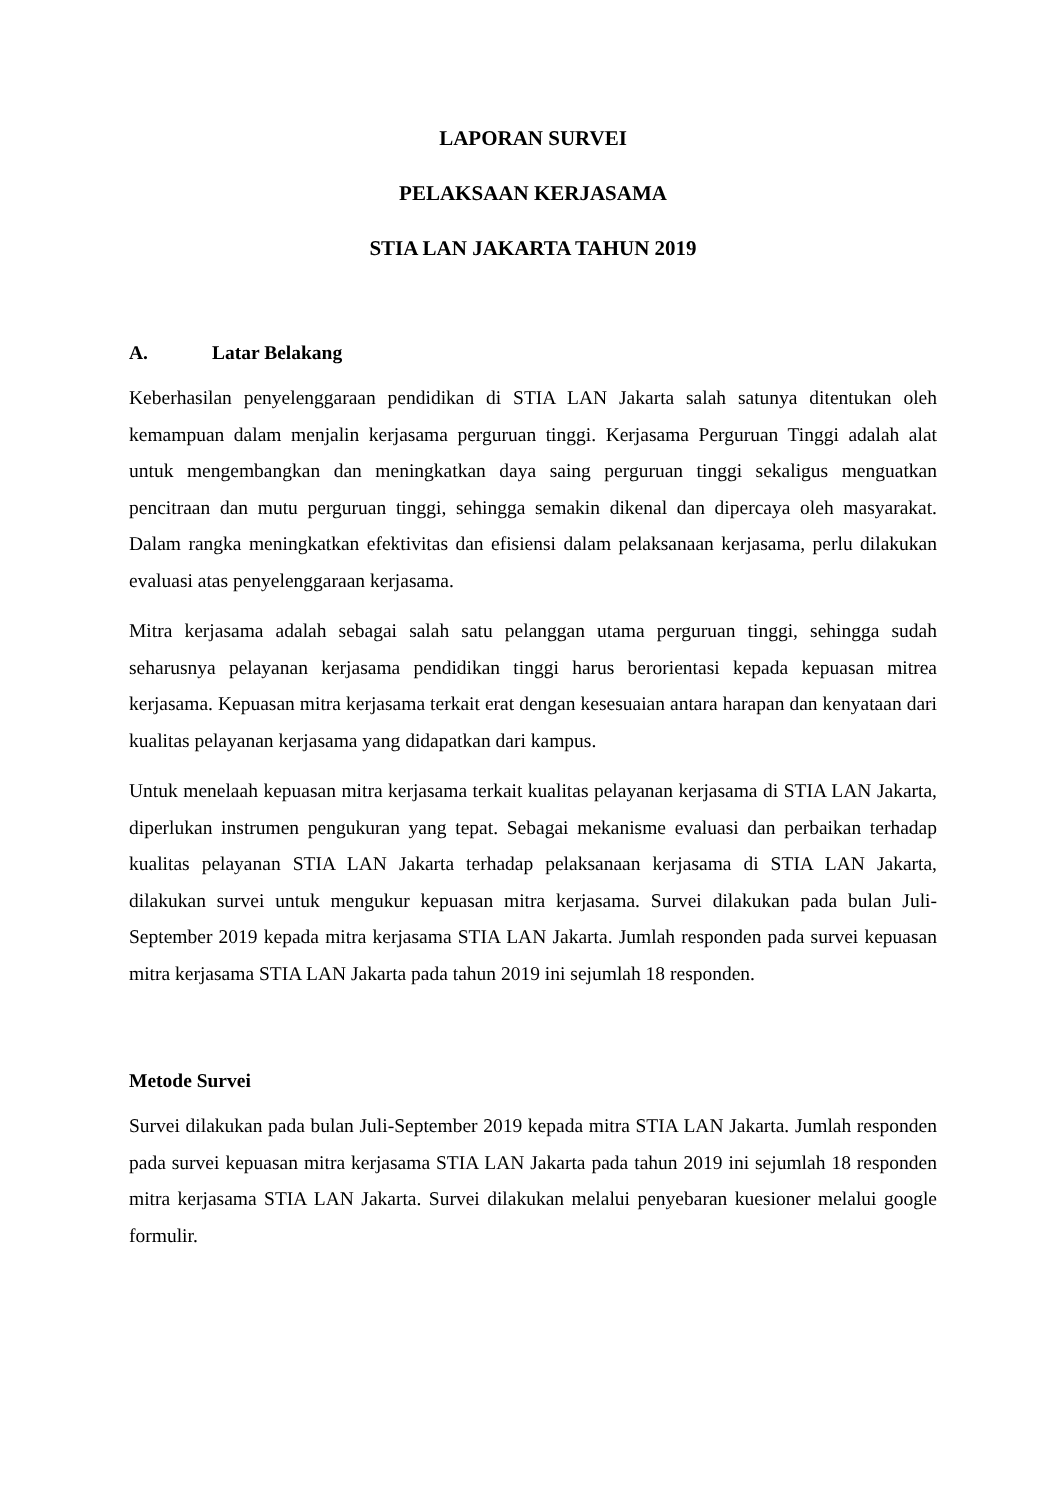LAPORAN SURVEI
PELAKSAAN KERJASAMA
STIA LAN JAKARTA TAHUN 2019
A. Latar Belakang
Keberhasilan penyelenggaraan pendidikan di STIA LAN Jakarta salah satunya ditentukan oleh kemampuan dalam menjalin kerjasama perguruan tinggi. Kerjasama Perguruan Tinggi adalah alat untuk mengembangkan dan meningkatkan daya saing perguruan tinggi sekaligus menguatkan pencitraan dan mutu perguruan tinggi, sehingga semakin dikenal dan dipercaya oleh masyarakat. Dalam rangka meningkatkan efektivitas dan efisiensi dalam pelaksanaan kerjasama, perlu dilakukan evaluasi atas penyelenggaraan kerjasama.
Mitra kerjasama adalah sebagai salah satu pelanggan utama perguruan tinggi, sehingga sudah seharusnya pelayanan kerjasama pendidikan tinggi harus berorientasi kepada kepuasan mitrea kerjasama. Kepuasan mitra kerjasama terkait erat dengan kesesuaian antara harapan dan kenyataan dari kualitas pelayanan kerjasama yang didapatkan dari kampus.
Untuk menelaah kepuasan mitra kerjasama terkait kualitas pelayanan kerjasama di STIA LAN Jakarta, diperlukan instrumen pengukuran yang tepat. Sebagai mekanisme evaluasi dan perbaikan terhadap kualitas pelayanan STIA LAN Jakarta terhadap pelaksanaan kerjasama di STIA LAN Jakarta, dilakukan survei untuk mengukur kepuasan mitra kerjasama. Survei dilakukan pada bulan Juli-September 2019 kepada mitra kerjasama STIA LAN Jakarta. Jumlah responden pada survei kepuasan mitra kerjasama STIA LAN Jakarta pada tahun 2019 ini sejumlah 18 responden.
Metode Survei
Survei dilakukan pada bulan Juli-September 2019 kepada mitra STIA LAN Jakarta. Jumlah responden pada survei kepuasan mitra kerjasama STIA LAN Jakarta pada tahun 2019 ini sejumlah 18 responden mitra kerjasama STIA LAN Jakarta. Survei dilakukan melalui penyebaran kuesioner melalui google formulir.